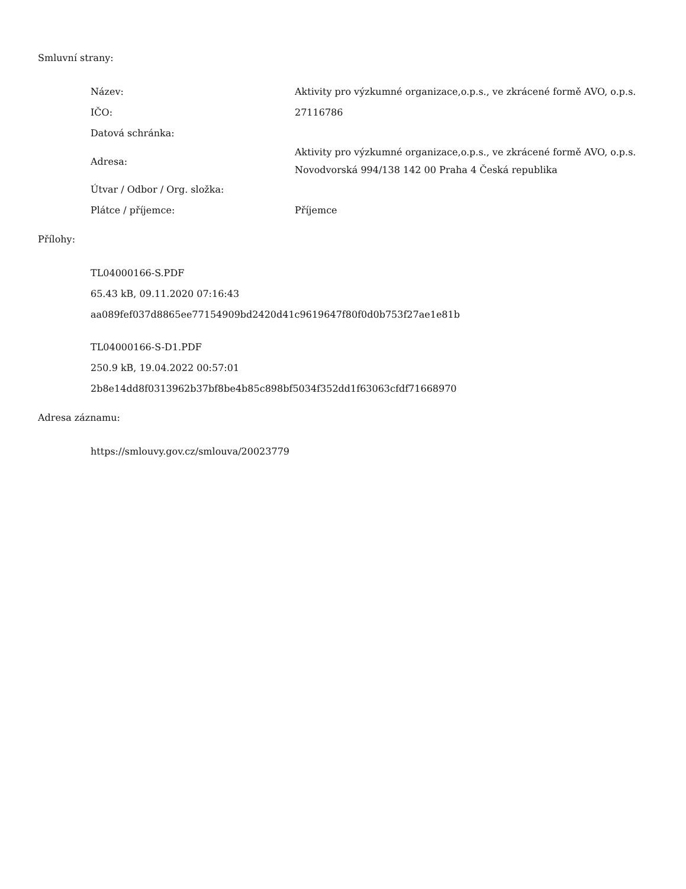Smluvní strany:
| Název: | Aktivity pro výzkumné organizace,o.p.s., ve zkrácené formě AVO, o.p.s. |
| IČO: | 27116786 |
| Datová schránka: | |
| Adresa: | Aktivity pro výzkumné organizace,o.p.s., ve zkrácené formě AVO, o.p.s. Novodvorská 994/138 142 00 Praha 4 Česká republika |
| Útvar / Odbor / Org. složka: | |
| Plátce / příjemce: | Příjemce |
Přílohy:
TL04000166-S.PDF
65.43 kB, 09.11.2020 07:16:43
aa089fef037d8865ee77154909bd2420d41c9619647f80f0d0b753f27ae1e81b
TL04000166-S-D1.PDF
250.9 kB, 19.04.2022 00:57:01
2b8e14dd8f0313962b37bf8be4b85c898bf5034f352dd1f63063cfdf71668970
Adresa záznamu:
https://smlouvy.gov.cz/smlouva/20023779